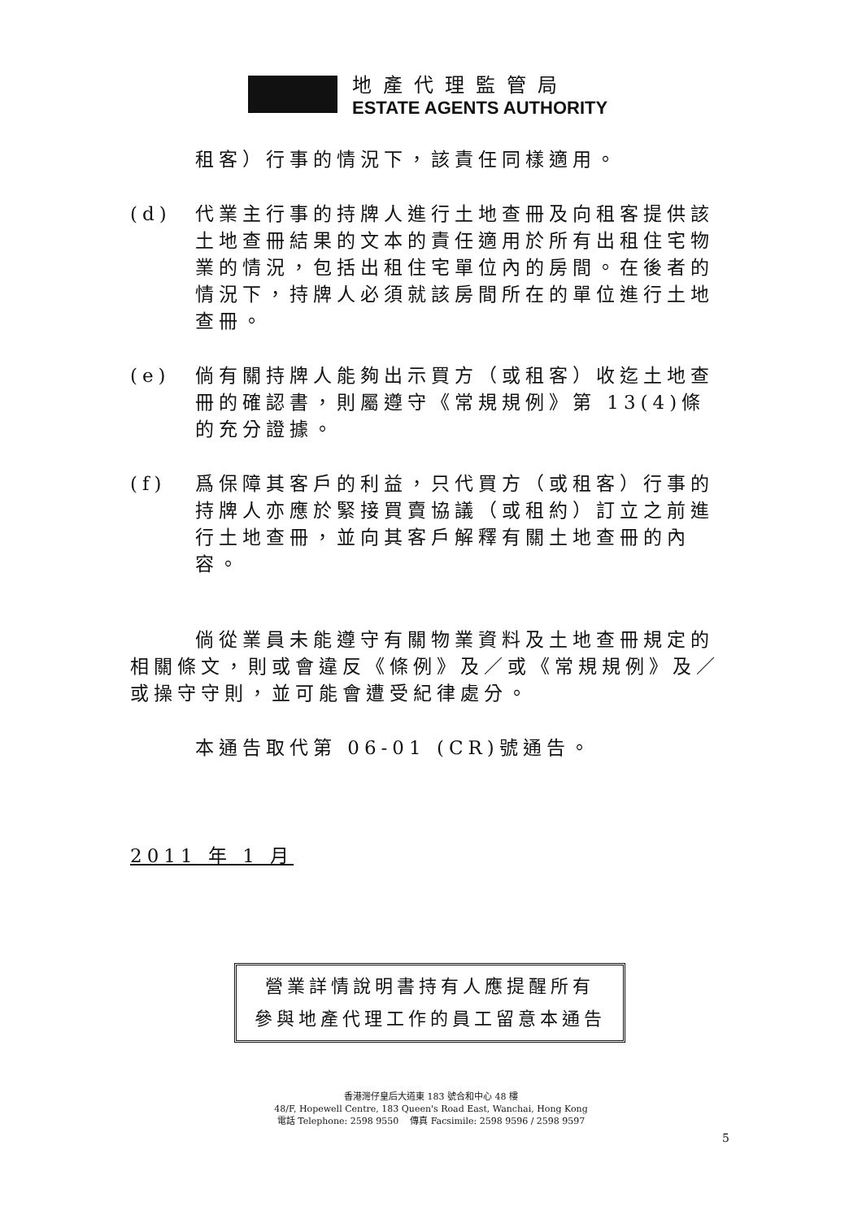地產代理監管局
ESTATE AGENTS AUTHORITY
租客）行事的情況下，該責任同樣適用。
(d) 代業主行事的持牌人進行土地查冊及向租客提供該土地查冊結果的文本的責任適用於所有出租住宅物業的情況，包括出租住宅單位內的房間。在後者的情況下，持牌人必須就該房間所在的單位進行土地查冊。
(e) 倘有關持牌人能夠出示買方（或租客）收迄土地查冊的確認書，則屬遵守《常規規例》第 13(4)條的充分證據。
(f) 爲保障其客戶的利益，只代買方（或租客）行事的持牌人亦應於緊接買賣協議（或租約）訂立之前進行土地查冊，並向其客戶解釋有關土地查冊的內容。
倘從業員未能遵守有關物業資料及土地查冊規定的相關條文，則或會違反《條例》及／或《常規規例》及／或操守守則，並可能會遭受紀律處分。
本通告取代第 06-01 (CR)號通告。
2011 年 1 月
營業詳情說明書持有人應提醒所有
參與地產代理工作的員工留意本通告
香港灣仔皇后大道東 183 號合和中心 48 樓
48/F, Hopewell Centre, 183 Queen's Road East, Wanchai, Hong Kong
電話 Telephone: 2598 9550 傳真 Facsimile: 2598 9596 / 2598 9597
5